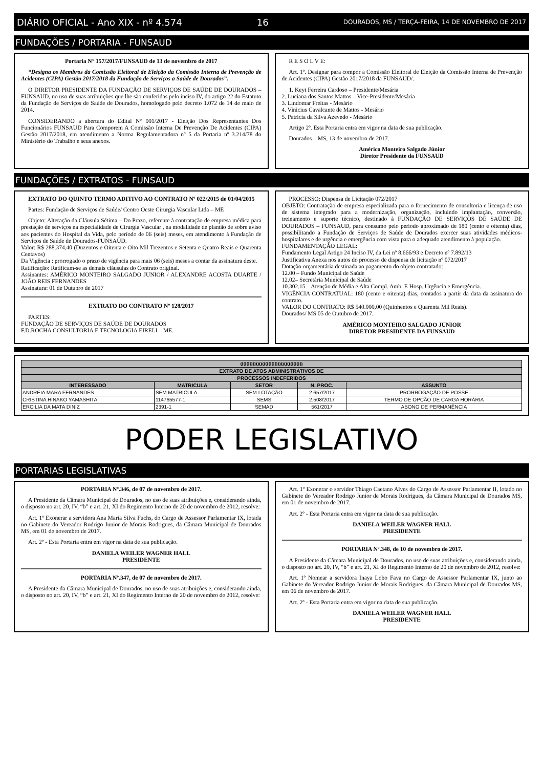DIÁRIO OFICIAL - Ano XIX - nº 4.574 16 DOURADOS, MS / TERÇA-FEIRA, 14 DE NOVEMBRO DE 2017
FUNDAÇÕES / PORTARIA - FUNSAUD
Portaria N° 157/2017/FUNSAUD de 13 de novembro de 2017
“Designa os Membros da Comissão Eleitoral de Eleição da Comissão Interna de Prevenção de Acidentes (CIPA) Gestão 2017/2018 da Fundação de Serviços a Saúde de Dourados”.
O DIRETOR PRESIDENTE DA FUNDAÇÃO DE SERVIÇOS DE SAÚDE DE DOURADOS – FUNSAUD, no uso de suas atribuições que lhe são conferidas pelo inciso IV, do artigo 22 do Estatuto da Fundação de Serviços de Saúde de Dourados, homologado pelo decreto 1.072 de 14 de maio de 2014.
CONSIDERANDO a abertura do Edital Nº 001/2017 - Eleição Dos Representantes Dos Funcionários FUNSAUD Para Comporem A Comissão Interna De Prevenção De Acidentes (CIPA) Gestão 2017/2018, em atendimento a Norma Regulamentadora nº 5 da Portaria nº 3.214/78 do Ministério do Trabalho e seus anexos.
R E S O L V E:
Art. 1º. Designar para compor a Comissão Eleitoral de Eleição da Comissão Interna de Prevenção de Acidentes (CIPA) Gestão 2017/2018 da FUNSAUD/.
1. Keyt Ferreira Cardoso – Presidente/Mesária
2. Luciana dos Santos Mattos – Vice-Presidente/Mesária
3. Lindomar Freitas - Mesário
4. Vinicius Cavalcante de Mattos - Mesário
5. Patrícia da Silva Azevedo - Mesário
Artigo 2º. Esta Portaria entra em vigor na data de sua publicação.
Dourados – MS, 13 de novembro de 2017.
Américo Monteiro Salgado Júnior
Diretor Presidente da FUNSAUD
FUNDAÇÕES / EXTRATOS - FUNSAUD
EXTRATO DO QUINTO TERMO ADITIVO AO CONTRATO Nº 022/2015 de 01/04/2015
Partes: Fundação de Serviços de Saúde/ Centro Oeste Cirurgia Vascular Ltda – ME
Objeto: Alteração da Cláusula Sétima – Do Prazo, referente à contratação de empresa médica para prestação de serviços na especialidade de Cirurgia Vascular , na modalidade de plantão de sobre aviso aos pacientes do Hospital da Vida, pelo período de 06 (seis) meses, em atendimento à Fundação de Serviços de Saúde de Dourados-FUNSAUD.
Valor: R$ 288.374,40 (Duzentos e Oitenta e Oito Mil Trezentos e Setenta e Quatro Reais e Quarenta Centavos)
Da Vigência : prorrogado o prazo de vigência para mais 06 (seis) meses a contar da assinatura deste.
Ratificação: Ratificam-se as demais cláusulas do Contrato original.
Assinantes: AMÉRICO MONTEIRO SALGADO JUNIOR / ALEXANDRE ACOSTA DUARTE / JOÃO REIS FERNANDES
Assinatura: 01 de Outubro de 2017
EXTRATO DO CONTRATO Nº 128/2017
PARTES:
FUNDAÇÃO DE SERVIÇOS DE SAÚDE DE DOURADOS
F.D.ROCHA CONSULTORIA E TECNOLOGIA EIRELI – ME.
PROCESSO: Dispensa de Licitação 072/2017
OBJETO: Contratação de empresa especializada para o fornecimento de consultoria e licença de uso de sistema integrado para a modernização, organização, incluindo implantação, conversão, treinamento e suporte técnico, destinado à FUNDAÇÃO DE SERVIÇOS DE SAÚDE DE DOURADOS – FUNSAUD, para consumo pelo período aproximado de 180 (cento e oitenta) dias, possibilitando a Fundação de Serviços de Saúde de Dourados exercer suas atividades médicos-hospitalares e de urgência e emergência com vista para o adequado atendimento à população.
FUNDAMENTAÇÃO LEGAL:
Fundamento Legal Artigo 24 Inciso IV, da Lei nº 8.666/93 e Decreto nº 7.892/13
Justificativa Anexa nos autos do processo de dispensa de licitação nº 072/2017
Dotação orçamentária destinada ao pagamento do objeto contratado:
12.00 – Fundo Municipal de Saúde
12.02– Secretária Municipal de Saúde
10.302.15 – Atenção de Média e Alta Compl. Amb. E Hosp. Urgência e Emergência.
VIGÊNCIA CONTRATUAL: 180 (cento e oitenta) dias, contados a partir da data da assinatura do contrato.
VALOR DO CONTRATO: R$ 540.000,00 (Quinhentos e Quarenta Mil Reais).
Dourados/ MS 05 de Outubro de 2017.
AMÉRICO MONTEIRO SALGADO JUNIOR
DIRETOR PRESIDENTE DA FUNSAUD
| üüüüüüüüüüüüüüüüüüüü | | | | |
| --- | --- | --- | --- | --- |
| EXTRATO DE ATOS ADMINISTRATIVOS DE | | | | |
| PROCESSOS INDEFERIDOS | | | | |
| INTERESSADO | MATRICULA | SETOR | N. PROC. | ASSUNTO |
| ANDREIA MARA FERNANDES | SEM MATRICULA | SEM LOTAÇÃO | 2.657/2017 | PRORROGAÇÃO DE POSSE |
| CRISTINA HINAKO YAMASHITA | 114765577-1 | SEMS | 2.508/2017 | TERMO DE OPÇÃO DE CARGA HORÁRIA |
| ERCILIA DA MATA DINIZ | 2391-1 | SEMAD | 561/2017 | ABONO DE PERMANÊNCIA |
PODER LEGISLATIVO
PORTARIAS LEGISLATIVAS
PORTARIA Nº.346, de 07 de novembro de 2017.
A Presidente da Câmara Municipal de Dourados, no uso de suas atribuições e, considerando ainda, o disposto no art. 20, IV, “b” e art. 21, XI do Regimento Interno de 20 de novembro de 2012, resolve:
Art. 1º Exonerar a servidora Ana Maria Silva Fuchs, do Cargo de Assessor Parlamentar IX, lotada no Gabinete do Vereador Rodrigo Junior de Morais Rodrigues, da Câmara Municipal de Dourados MS, em 01 de novembro de 2017.
Art. 2º - Esta Portaria entra em vigor na data de sua publicação.
DANIELA WEILER WAGNER HALL
PRESIDENTE
PORTARIA Nº.347, de 07 de novembro de 2017.
A Presidente da Câmara Municipal de Dourados, no uso de suas atribuições e, considerando ainda, o disposto no art. 20, IV, “b” e art. 21, XI do Regimento Interno de 20 de novembro de 2012, resolve:
Art. 1º Exonerar o servidor Thiago Caetano Alves do Cargo de Assessor Parlamentar II, lotado no Gabinete do Vereador Rodrigo Junior de Morais Rodrigues, da Câmara Municipal de Dourados MS, em 01 de novembro de 2017.
Art. 2º - Esta Portaria entra em vigor na data de sua publicação.
DANIELA WEILER WAGNER HALL
PRESIDENTE
PORTARIA Nº.348, de 10 de novembro de 2017.
A Presidente da Câmara Municipal de Dourados, no uso de suas atribuições e, considerando ainda, o disposto no art. 20, IV, “b” e art. 21, XI do Regimento Interno de 20 de novembro de 2012, resolve:
Art. 1º Nomear a servidora Inaya Lobo Fava no Cargo de Assessor Parlamentar IX, junto ao Gabinete do Vereador Rodrigo Junior de Morais Rodrigues, da Câmara Municipal de Dourados MS, em 06 de novembro de 2017.
Art. 2º - Esta Portaria entra em vigor na data de sua publicação.
DANIELA WEILER WAGNER HALL
PRESIDENTE